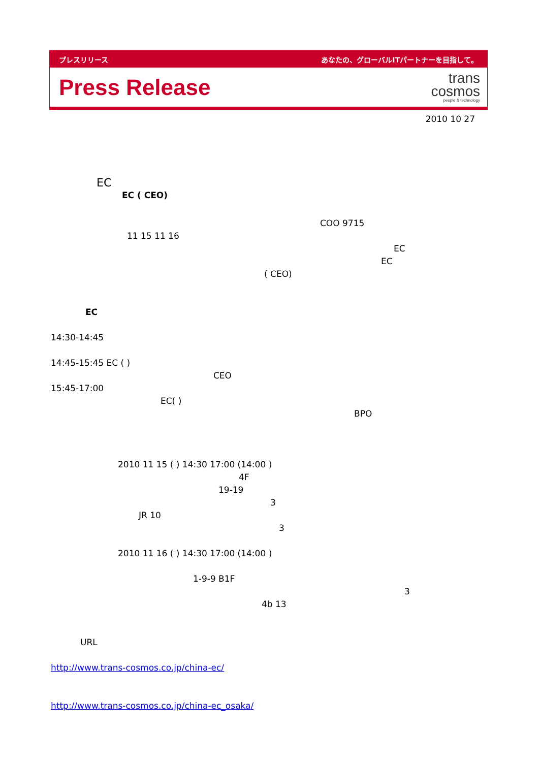プレスリリース あなたの、グローバルITパートナーを目指して。
Press Release
trans
cosmos
people & technology
2010 10 27
EC
EC ( CEO)
COO 9715
11 15 11 16
EC
EC
( CEO)
EC
14:30-14:45
14:45-15:45 EC ( )
CEO
15:45-17:00
EC( )
BPO
2010 11 15 ( ) 14:30 17:00 (14:00 )
4F
19-19
3
JR 10
3
2010 11 16 ( ) 14:30 17:00 (14:00 )
1-9-9 B1F
3
4b 13
URL
http://www.trans-cosmos.co.jp/china-ec/
http://www.trans-cosmos.co.jp/china-ec_osaka/